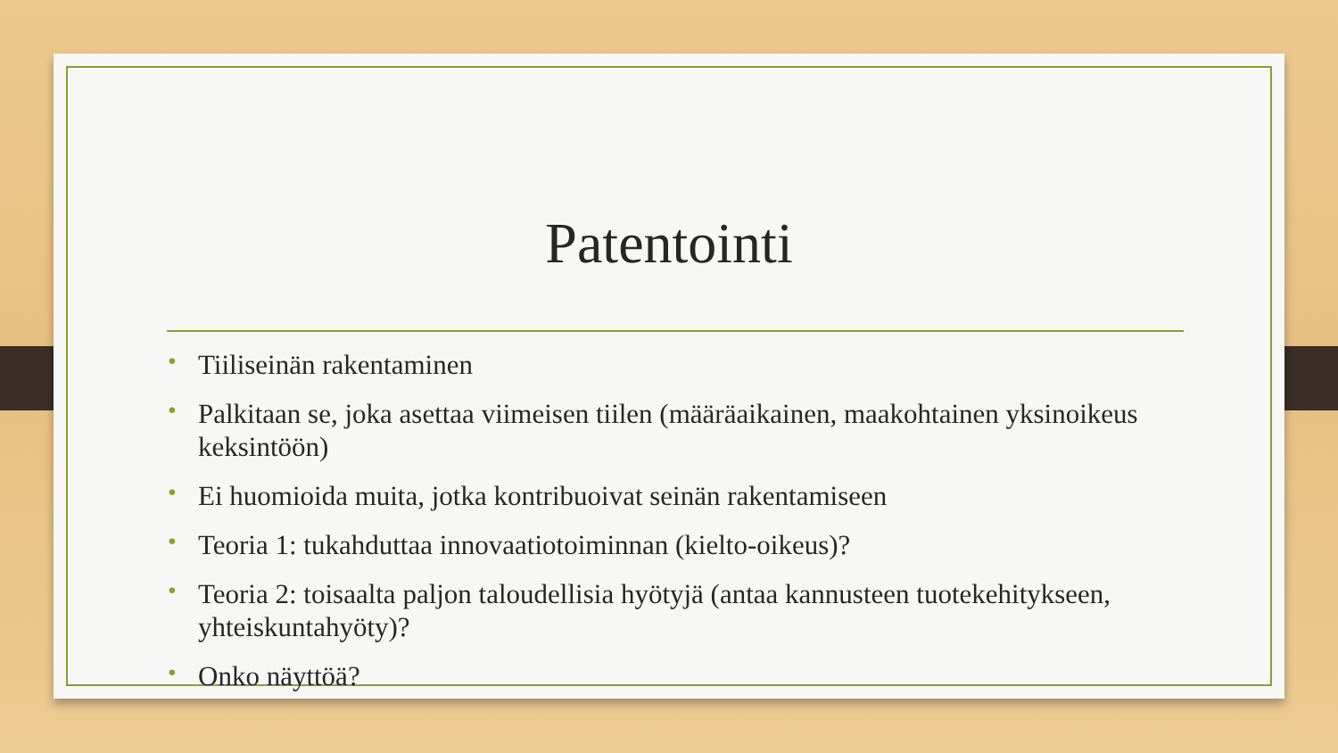Patentointi
• Tiiliseinän rakentaminen
• Palkitaan se, joka asettaa viimeisen tiilen (määräaikainen, maakohtainen yksinoikeus keksintöön)
• Ei huomioida muita, jotka kontribuoivat seinän rakentamiseen
• Teoria 1: tukahduttaa innovaatiotoiminnan (kielto-oikeus)?
• Teoria 2: toisaalta paljon taloudellisia hyötyjä (antaa kannusteen tuotekehitykseen, yhteiskuntahyöty)?
• Onko näyttöä?